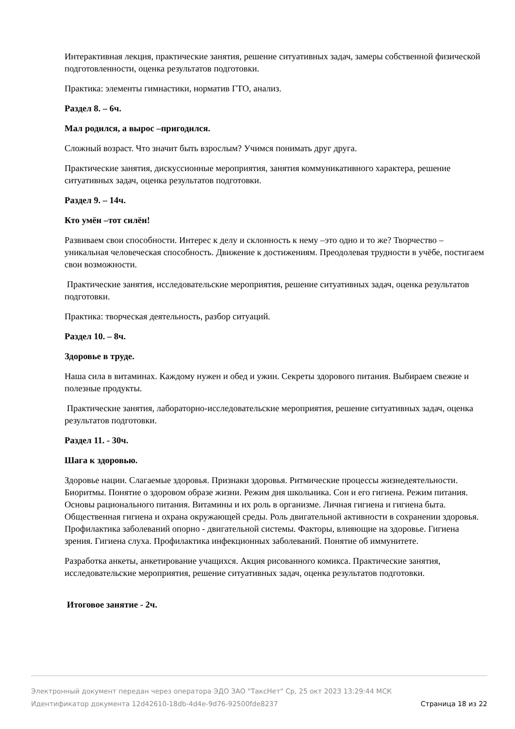Интерактивная лекция, практические занятия, решение ситуативных задач, замеры собственной физической подготовленности, оценка результатов подготовки.
Практика: элементы гимнастики, норматив ГТО, анализ.
Раздел 8. – 6ч.
Мал родился, а вырос –пригодился.
Сложный возраст. Что значит быть взрослым? Учимся понимать друг друга.
Практические занятия, дискуссионные мероприятия, занятия коммуникативного характера, решение ситуативных задач, оценка результатов подготовки.
Раздел 9. – 14ч.
Кто умён –тот силён!
Развиваем свои способности. Интерес к делу и склонность к нему –это одно и то же? Творчество – уникальная человеческая способность. Движение к достижениям. Преодолевая трудности в учёбе, постигаем свои возможности.
Практические занятия, исследовательские мероприятия, решение ситуативных задач, оценка результатов подготовки.
Практика: творческая деятельность, разбор ситуаций.
Раздел 10. – 8ч.
Здоровье в труде.
Наша сила в витаминах. Каждому нужен и обед и ужин. Секреты здорового питания. Выбираем свежие и полезные продукты.
Практические занятия, лабораторно-исследовательские мероприятия, решение ситуативных задач, оценка результатов подготовки.
Раздел 11. - 30ч.
Шага к здоровью.
Здоровье нации. Слагаемые здоровья. Признаки здоровья. Ритмические процессы жизнедеятельности. Биоритмы. Понятие о здоровом образе жизни. Режим дня школьника. Сон и его гигиена. Режим питания. Основы рационального питания. Витамины и их роль в организме. Личная гигиена и гигиена быта. Общественная гигиена и охрана окружающей среды. Роль двигательной активности в сохранении здоровья. Профилактика заболеваний опорно - двигательной системы. Факторы, влияющие на здоровье. Гигиена зрения. Гигиена слуха. Профилактика инфекционных заболеваний. Понятие об иммунитете.
Разработка анкеты, анкетирование учащихся. Акция рисованного комикса. Практические занятия, исследовательские мероприятия, решение ситуативных задач, оценка результатов подготовки.
Итоговое занятие - 2ч.
Электронный документ передан через оператора ЭДО ЗАО "ТаксНет" Ср, 25 окт 2023 13:29:44 МСК
Идентификатор документа 12d42610-18db-4d4e-9d76-92500fde8237 Страница 18 из 22